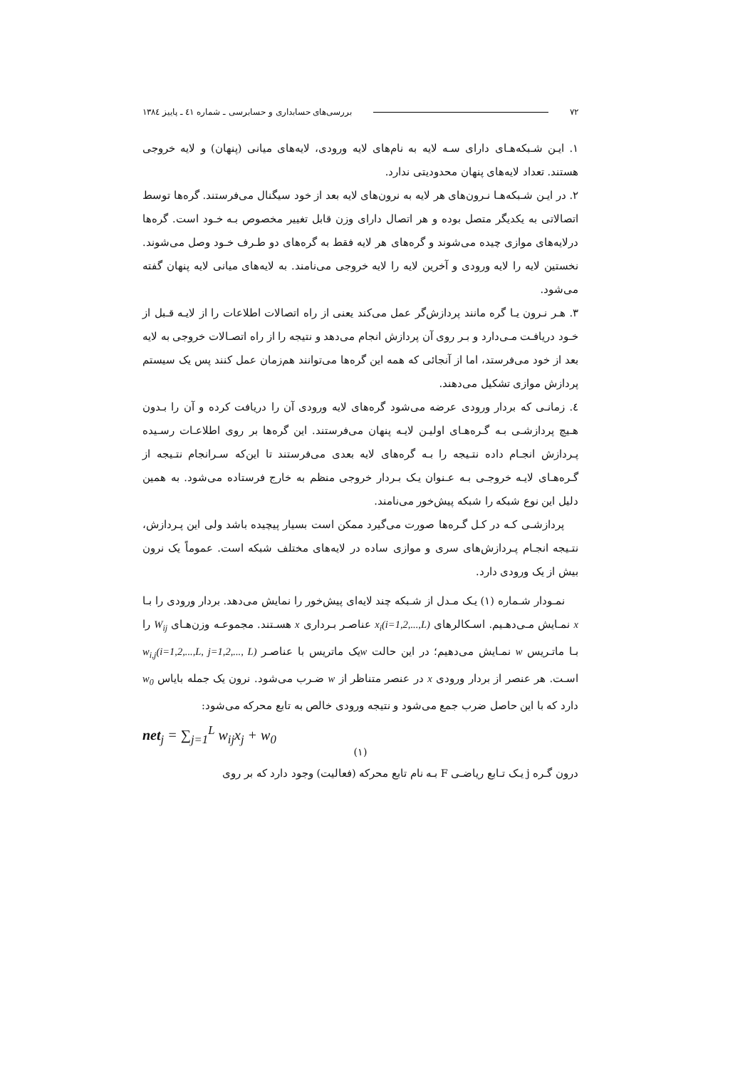۷۲ بررسی‌های حسابداری و حسابرسی ـ شماره ٤۱ ـ پاییز ۱۳۸٤
۱. ایـن شـبکه‌هـای دارای سـه لایه به نام‌های لایه ورودی، لایه‌های میانی (پنهان) و لایه خروجی هستند. تعداد لایه‌های پنهان محدودیتی ندارد.
۲. در ایـن شـبکه‌هـا نـرون‌های هر لایه به نرون‌های لایه بعد از خود سیگنال می‌فرستند. گره‌ها توسط اتصالاتی به یکدیگر متصل بوده و هر اتصال دارای وزن قابل تغییر مخصوص بـه خـود است. گره‌ها درلایه‌های موازی چیده می‌شوند و گره‌های هر لایه فقط به گره‌های دو طـرف خـود وصل می‌شوند. نخستین لایه را لایه ورودی و آخرین لایه را لایه خروجی می‌نامند. به لایه‌های میانی لایه پنهان گفته می‌شود.
۳. هـر نـرون یـا گره مانند پردازش‌گر عمل می‌کند یعنی از راه اتصالات اطلاعات را از لایـه قـبل از خـود دریافـت مـی‌دارد و بـر روی آن پردازش انجام می‌دهد و نتیجه را از راه اتصـالات خروجی به لایه بعد از خود می‌فرستد، اما از آنجائی که همه این گره‌ها می‌توانند هم‌زمان عمل کنند پس یک سیستم پردازش موازی تشکیل می‌دهند.
٤. زمانـی که بردار ورودی عرضه می‌شود گره‌های لایه ورودی آن را دریافت کرده و آن را بـدون هـیچ پردازشـی بـه گـره‌هـای اولیـن لایـه پنهان می‌فرستند. این گره‌ها بر روی اطلاعـات رسـیده پـردازش انجـام داده نتـیجه را بـه گره‌های لایه بعدی می‌فرستند تا این‌که سـرانجام نتـیجه از گـره‌هـای لایـه خروجـی بـه عـنوان یـک بـردار خروجی منظم به خارج فرستاده می‌شود. به همین دلیل این نوع شبکه را شبکه پیش‌خور می‌نامند.
پردازشـی کـه در کـل گـره‌ها صورت می‌گیرد ممکن است بسیار پیچیده باشد ولی این پـردازش، نتـیجه انجـام پـردازش‌های سری و موازی ساده در لایه‌های مختلف شبکه است. عموماً یک نرون بیش از یک ورودی دارد.
نمـودار شـماره (۱) یـک مـدل از شـبکه چند لایه‌ای پیش‌خور را نمایش می‌دهد. بردار ورودی را بـا x نمـایش مـی‌دهـیم. اسـکالرهای x<sub>i</sub>(i=1,2,...,L) عناصـر بـرداری x هسـتند. مجموعـه وزن‌هـای W<sub>ij</sub> را بـا ماتـریس w نمـایش می‌دهیم؛ در این حالت wیک ماتریس با عناصـر w<sub>i,j</sub>(i=1,2,...,L, j=1,2,..., L) اسـت. هر عنصر از بردار ورودی x در عنصر متناظر از w ضـرب می‌شود. نرون یک جمله بایاس w<sub>0</sub> دارد که با این حاصل ضرب جمع می‌شود و نتیجه ورودی خالص به تابع محرکه می‌شود:
net<sub>j</sub> = ∑<sub>j=1</sub><sup>L</sup> w<sub>ij</sub>x<sub>j</sub> + w<sub>0</sub>
(۱)
درون گـره j یـک تـابع ریاضـی F بـه نام تابع محرکه (فعالیت) وجود دارد که بر روی